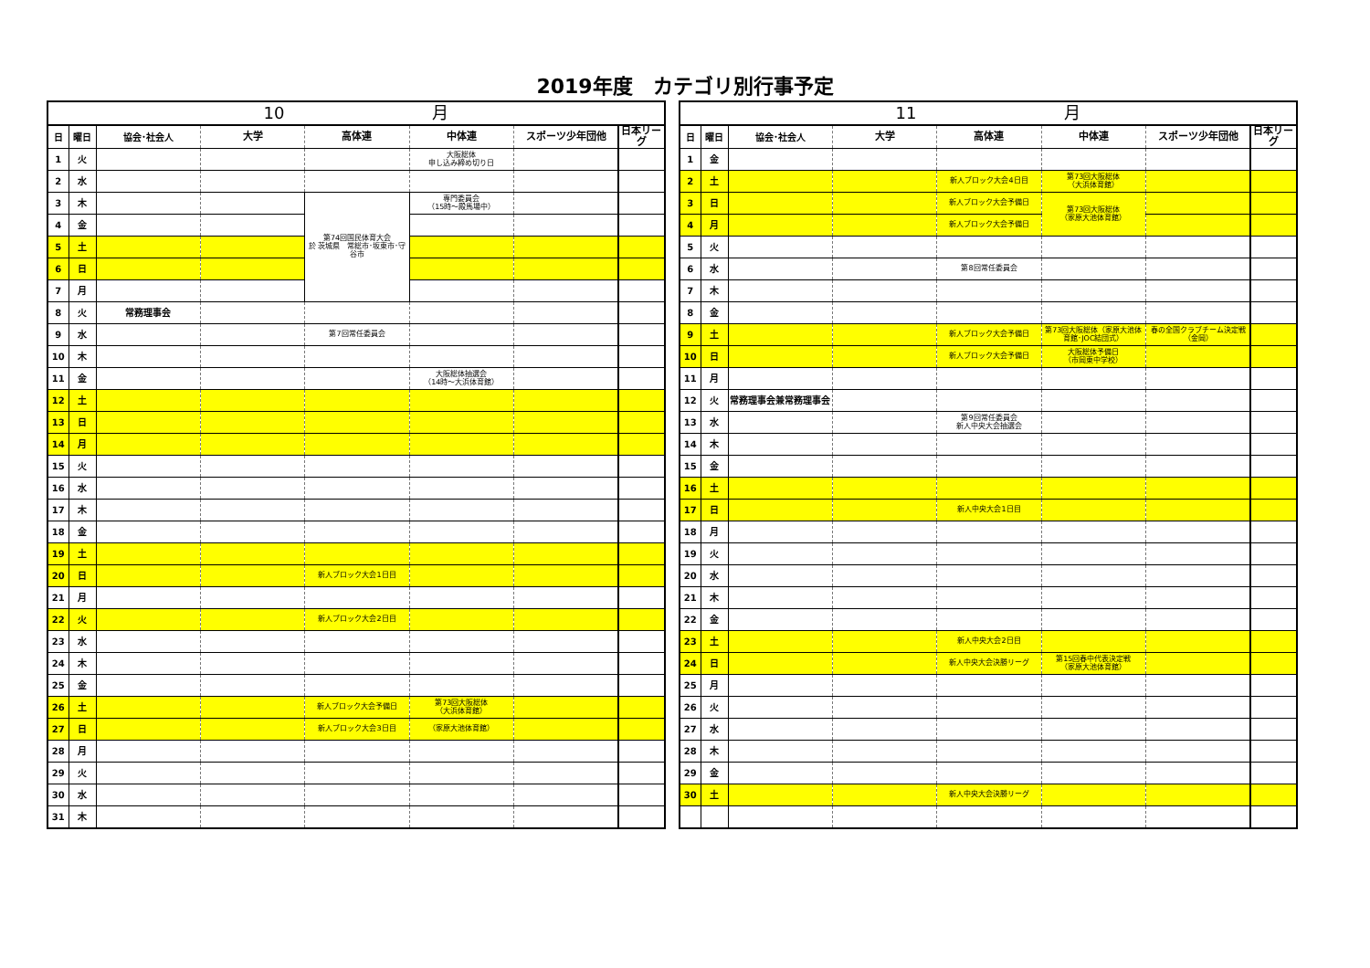2019年度　カテゴリ別行事予定
| 10 月 | | | | | | | |
| --- | --- | --- | --- | --- | --- | --- | --- |
| 日 | 曜日 | 協会･社会人 | 大学 | 高体連 | 中体連 | スポーツ少年団他 | 日本リーグ |
| 1 | 火 | | | | 大阪総体 申し込み締め切り日 | | |
| 2 | 水 | | | | | | |
| 3 | 木 | | | 第74回国民体育大会 於 茨城県 常総市･坂東市･守谷市 | 専門委員会 （15時～殿馬場中） | | |
| 4 | 金 | | | | | | |
| 5 | 土 | | | | | | |
| 6 | 日 | | | | | | |
| 7 | 月 | | | | | | |
| 8 | 火 | 常務理事会 | | | | | |
| 9 | 水 | | | 第7回常任委員会 | | | |
| 10 | 木 | | | | | | |
| 11 | 金 | | | | 大阪総体抽選会 （14時～大浜体育館） | | |
| 12 | 土 | | | | | | |
| 13 | 日 | | | | | | |
| 14 | 月 | | | | | | |
| 15 | 火 | | | | | | |
| 16 | 水 | | | | | | |
| 17 | 木 | | | | | | |
| 18 | 金 | | | | | | |
| 19 | 土 | | | | | | |
| 20 | 日 | | | 新人ブロック大会1日目 | | | |
| 21 | 月 | | | | | | |
| 22 | 火 | | | 新人ブロック大会2日目 | | | |
| 23 | 水 | | | | | | |
| 24 | 木 | | | | | | |
| 25 | 金 | | | | | | |
| 26 | 土 | | | 新人ブロック大会予備日 | 第73回大阪総体 （大浜体育館） | | |
| 27 | 日 | | | 新人ブロック大会3日目 | （家原大池体育館） | | |
| 28 | 月 | | | | | | |
| 29 | 火 | | | | | | |
| 30 | 水 | | | | | | |
| 31 | 木 | | | | | | |
| 11 月 | | | | | | | |
| --- | --- | --- | --- | --- | --- | --- | --- |
| 日 | 曜日 | 協会･社会人 | 大学 | 高体連 | 中体連 | スポーツ少年団他 | 日本リーグ |
| 1 | 金 | | | | | | |
| 2 | 土 | | | 新人ブロック大会4日目 | 第73回大阪総体 （大浜体育館） | | |
| 3 | 日 | | | 新人ブロック大会予備日 | 第73回大阪総体 （家原大池体育館） | | |
| 4 | 月 | | | 新人ブロック大会予備日 | | | |
| 5 | 火 | | | | | | |
| 6 | 水 | | | 第8回常任委員会 | | | |
| 7 | 木 | | | | | | |
| 8 | 金 | | | | | | |
| 9 | 土 | | | 新人ブロック大会予備日 | 第73回大阪総体（家原大池体育館･JOC結団式） | 春の全国クラブチーム決定戦 （金岡） | |
| 10 | 日 | | | 新人ブロック大会予備日 | 大阪総体予備日 （市岡東中学校） | | |
| 11 | 月 | | | | | | |
| 12 | 火 | 常務理事会兼常務理事会 | | | | | |
| 13 | 水 | | | 第9回常任委員会 新人中央大会抽選会 | | | |
| 14 | 木 | | | | | | |
| 15 | 金 | | | | | | |
| 16 | 土 | | | | | | |
| 17 | 日 | | | 新人中央大会1日目 | | | |
| 18 | 月 | | | | | | |
| 19 | 火 | | | | | | |
| 20 | 水 | | | | | | |
| 21 | 木 | | | | | | |
| 22 | 金 | | | | | | |
| 23 | 土 | | | 新人中央大会2日目 | | | |
| 24 | 日 | | | 新人中央大会決勝リーグ | 第15回春中代表決定戦 （家原大池体育館） | | |
| 25 | 月 | | | | | | |
| 26 | 火 | | | | | | |
| 27 | 水 | | | | | | |
| 28 | 木 | | | | | | |
| 29 | 金 | | | | | | |
| 30 | 土 | | | 新人中央大会決勝リーグ | | | |